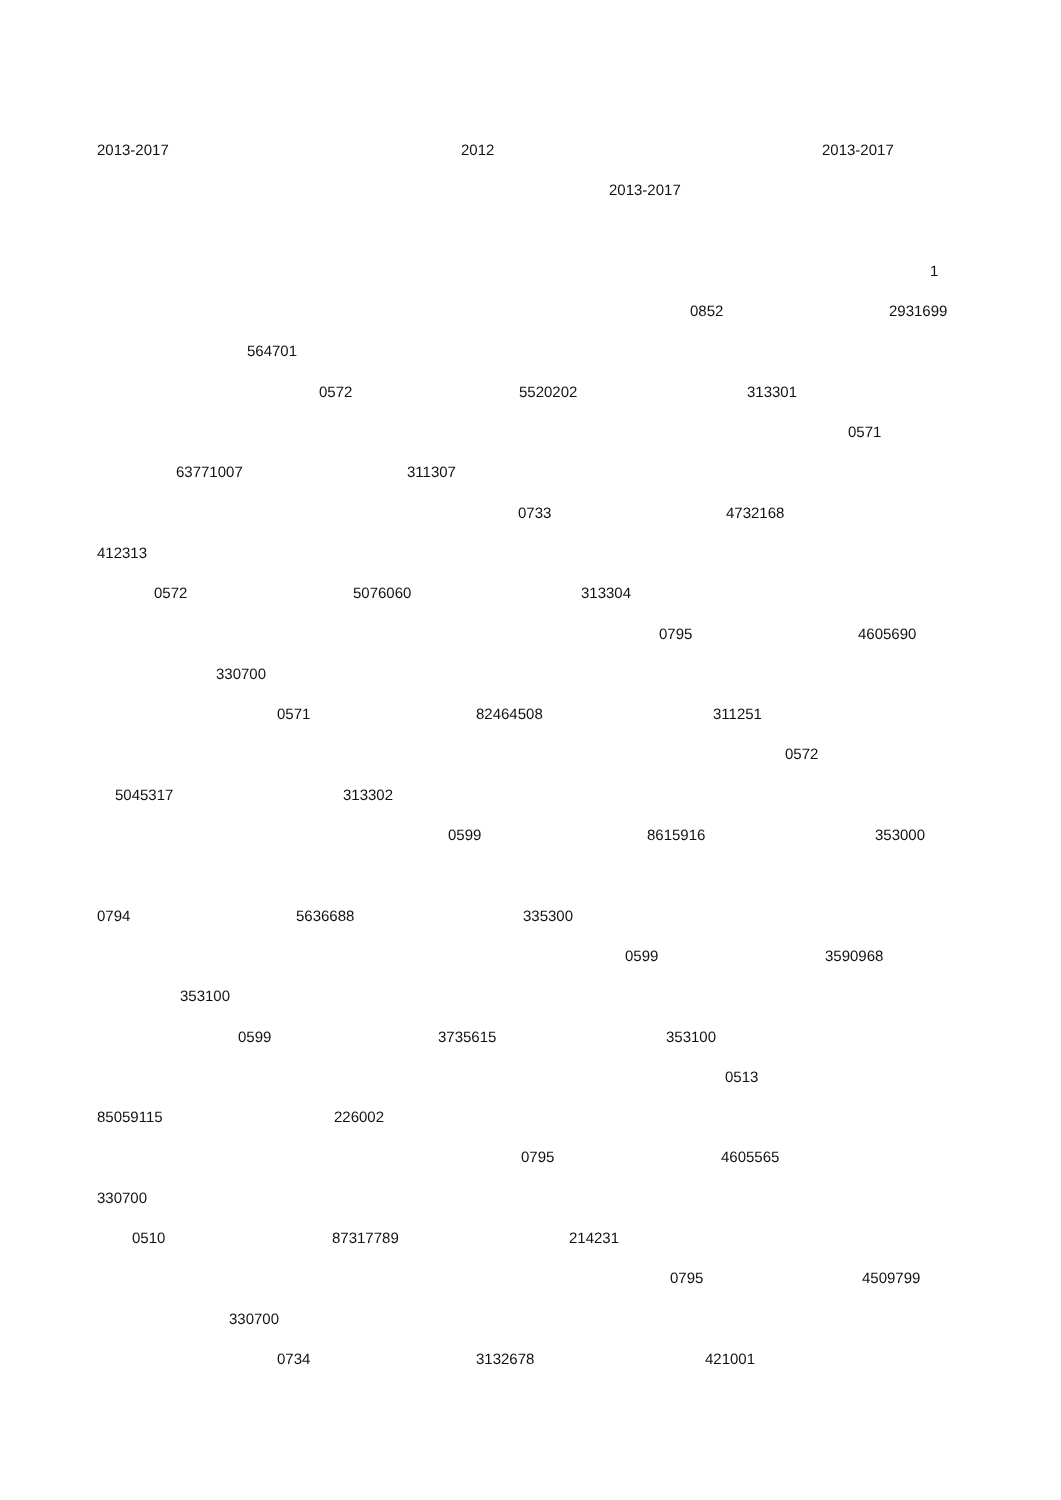2013-2017 2012 2013-2017
2013-2017
1
0852 2931699
564701
0572 5520202 313301
0571
63771007 311307
0733 4732168
412313
0572 5076060 313304
0795 4605690
330700
0571 82464508 311251
0572
5045317 313302
0599 8615916 353000
0794 5636688 335300
0599 3590968
353100
0599 3735615 353100
0513
85059115 226002
0795 4605565
330700
0510 87317789 214231
0795 4509799
330700
0734 3132678 421001